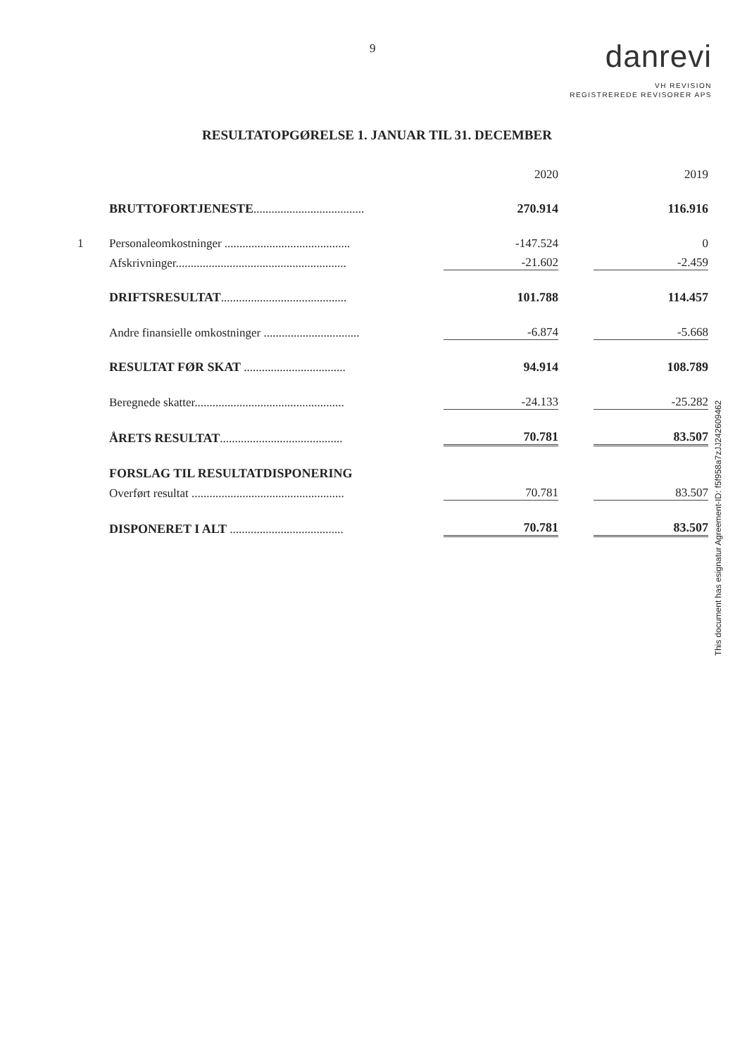9
danrevi
VH REVISION
REGISTREREDE REVISORER APS
RESULTATOPGØRELSE 1. JANUAR TIL 31. DECEMBER
| | | 2020 | | 2019 |
| | BRUTTOFORTJENESTE ..................................... | 270.914 | | 116.916 |
| 1 | Personaleomkostninger .......................................... | -147.524 | | 0 |
| | Afskrivninger......................................................... | -21.602 | | -2.459 |
| | DRIFTSRESULTAT .......................................... | 101.788 | | 114.457 |
| | Andre finansielle omkostninger ................................ | -6.874 | | -5.668 |
| | RESULTAT FØR SKAT .................................. | 94.914 | | 108.789 |
| | Beregnede skatter.................................................. | -24.133 | | -25.282 |
| | ÅRETS RESULTAT ......................................... | 70.781 | | 83.507 |
| | FORSLAG TIL RESULTATDISPONERING | | | |
| | Overført resultat ................................................... | 70.781 | | 83.507 |
| | DISPONERET I ALT ...................................... | 70.781 | | 83.507 |
This document has esignatur Agreement-ID: f5f958a7zJJ242609462